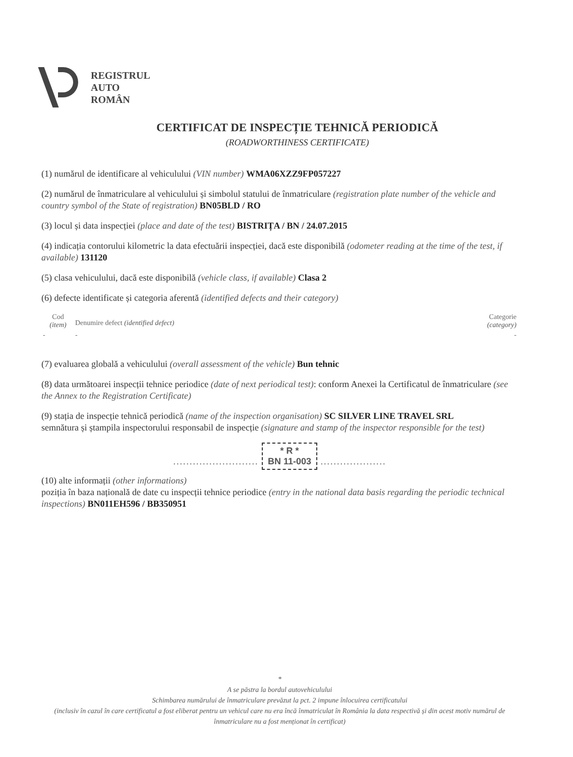REGISTRUL
AUTO
ROMÂN
CERTIFICAT DE INSPECȚIE TEHNICĂ PERIODICĂ
(ROADWORTHINESS CERTIFICATE)
(1) numărul de identificare al vehiculului (VIN number) WMA06XZZ9FP057227
(2) numărul de înmatriculare al vehiculului și simbolul statului de înmatriculare (registration plate number of the vehicle and country symbol of the State of registration) BN05BLD / RO
(3) locul și data inspecției (place and date of the test) BISTRIȚA / BN / 24.07.2015
(4) indicația contorului kilometric la data efectuării inspecției, dacă este disponibilă (odometer reading at the time of the test, if available) 131120
(5) clasa vehiculului, dacă este disponibilă (vehicle class, if available) Clasa 2
(6) defecte identificate și categoria aferentă (identified defects and their category)
| Cod (item) | Denumire defect (identified defect) | Categorie (category) |
| --- | --- | --- |
| - | - | - |
(7) evaluarea globală a vehiculului (overall assessment of the vehicle) Bun tehnic
(8) data următoarei inspecții tehnice periodice (date of next periodical test): conform Anexei la Certificatul de înmatriculare (see the Annex to the Registration Certificate)
(9) stația de inspecție tehnică periodică (name of the inspection organisation) SC SILVER LINE TRAVEL SRL
semnătura și ștampila inspectorului responsabil de inspecție (signature and stamp of the inspector responsible for the test)
.......................... * R *
BN 11-003 ....................
(10) alte informații (other informations)
poziția în baza națională de date cu inspecții tehnice periodice (entry in the national data basis regarding the periodic technical inspections) BN011EH596 / BB350951
*
A se păstra la bordul autovehiculului
Schimbarea numărului de înmatriculare prevăzut la pct. 2 impune înlocuirea certificatului
(inclusiv în cazul în care certificatul a fost eliberat pentru un vehicul care nu era încă înmatriculat în România la data respectivă și din acest motiv numărul de înmatriculare nu a fost menționat în certificat)